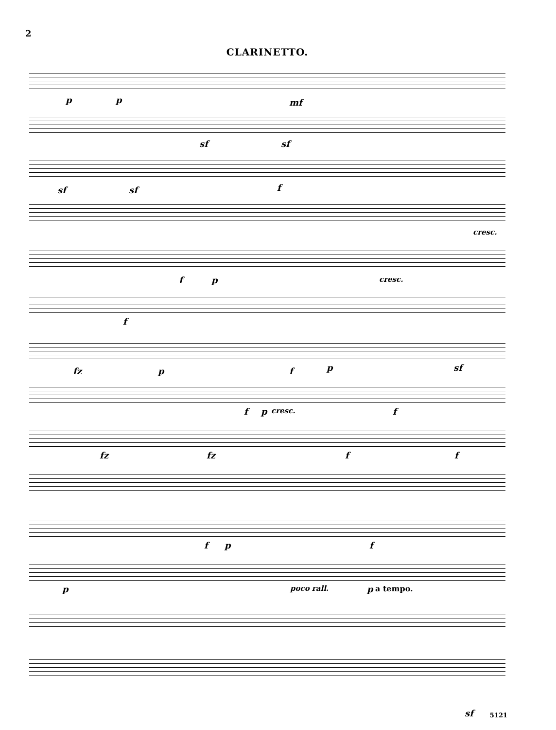2
CLARINETTO.
p p mf
sf sf
sf sf f
cresc.
f p cresc.
f
fz p f p sf
f p cresc. f
fz fz f f
f p f
p poco rall. p a tempo.
sf 5121